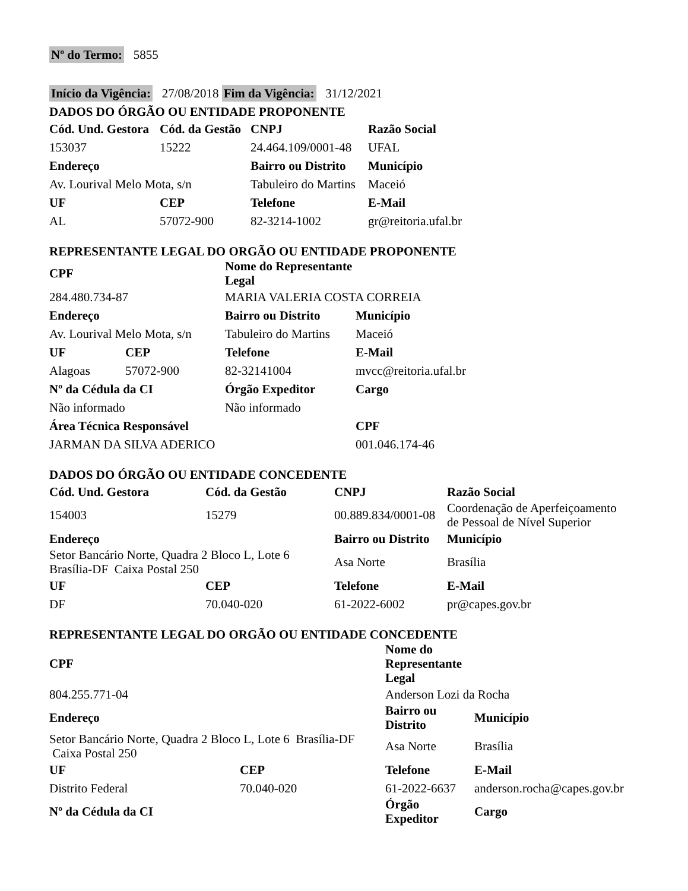Nº do Termo: 5855
Início da Vigência: 27/08/2018 Fim da Vigência: 31/12/2021
DADOS DO ÓRGÃO OU ENTIDADE PROPONENTE
| Cód. Und. Gestora | Cód. da Gestão | CNPJ | Razão Social |
| --- | --- | --- | --- |
| 153037 | 15222 | 24.464.109/0001-48 | UFAL |
| Endereço | | Bairro ou Distrito | Município |
| Av. Lourival Melo Mota, s/n | | Tabuleiro do Martins | Maceió |
| UF | CEP | Telefone | E-Mail |
| AL | 57072-900 | 82-3214-1002 | gr@reitoria.ufal.br |
REPRESENTANTE LEGAL DO ORGÃO OU ENTIDADE PROPONENTE
| CPF | | Nome do Representante Legal | |
| --- | --- | --- | --- |
| 284.480.734-87 | | MARIA VALERIA COSTA CORREIA | |
| Endereço | | Bairro ou Distrito | Município |
| Av. Lourival Melo Mota, s/n | | Tabuleiro do Martins | Maceió |
| UF | CEP | Telefone | E-Mail |
| Alagoas | 57072-900 | 82-32141004 | mvcc@reitoria.ufal.br |
| Nº da Cédula da CI | | Órgão Expeditor | Cargo |
| Não informado | | Não informado | |
| Área Técnica Responsável | | | CPF |
| JARMAN DA SILVA ADERICO | | | 001.046.174-46 |
DADOS DO ÓRGÃO OU ENTIDADE CONCEDENTE
| Cód. Und. Gestora | Cód. da Gestão | CNPJ | Razão Social |
| --- | --- | --- | --- |
| 154003 | 15279 | 00.889.834/0001-08 | Coordenação de Aperfeiçoamento de Pessoal de Nível Superior |
| Endereço | | Bairro ou Distrito | Município |
| Setor Bancário Norte, Quadra 2 Bloco L, Lote 6 Brasília-DF Caixa Postal 250 | | Asa Norte | Brasília |
| UF | CEP | Telefone | E-Mail |
| DF | 70.040-020 | 61-2022-6002 | pr@capes.gov.br |
REPRESENTANTE LEGAL DO ORGÃO OU ENTIDADE CONCEDENTE
| CPF | | Nome do Representante Legal | |
| --- | --- | --- | --- |
| 804.255.771-04 | | Anderson Lozi da Rocha | |
| Endereço | | Bairro ou Distrito | Município |
| Setor Bancário Norte, Quadra 2 Bloco L, Lote 6 Brasília-DF Caixa Postal 250 | | Asa Norte | Brasília |
| UF | CEP | Telefone | E-Mail |
| Distrito Federal | 70.040-020 | 61-2022-6637 | anderson.rocha@capes.gov.br |
| Nº da Cédula da CI | | Órgão Expeditor | Cargo |